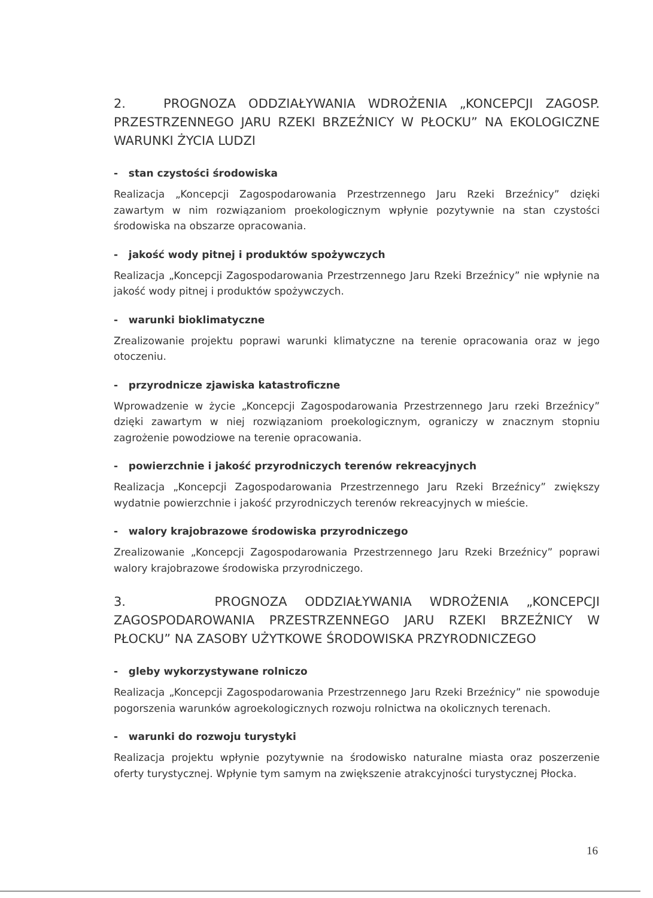2. PROGNOZA ODDZIAŁYWANIA WDROŻENIA „KONCEPCJI ZAGOSP. PRZESTRZENNEGO JARU RZEKI BRZEŹNICY W PŁOCKU” NA EKOLOGICZNE WARUNKI ŻYCIA LUDZI
- stan czystości środowiska
Realizacja „Koncepcji Zagospodarowania Przestrzennego Jaru Rzeki Brzeźnicy” dzięki zawartym w nim rozwiązaniom proekologicznym wpłynie pozytywnie na stan czystości środowiska na obszarze opracowania.
- jakość wody pitnej i produktów spożywczych
Realizacja „Koncepcji Zagospodarowania Przestrzennego Jaru Rzeki Brzeźnicy” nie wpłynie na jakość wody pitnej i produktów spożywczych.
- warunki bioklimatyczne
Zrealizowanie projektu poprawi warunki klimatyczne na terenie opracowania oraz w jego otoczeniu.
- przyrodnicze zjawiska katastroficzne
Wprowadzenie w życie „Koncepcji Zagospodarowania Przestrzennego Jaru rzeki Brzeźnicy” dzięki zawartym w niej rozwiązaniom proekologicznym, ograniczy w znacznym stopniu zagrożenie powodziowe na terenie opracowania.
- powierzchnie i jakość przyrodniczych terenów rekreacyjnych
Realizacja „Koncepcji Zagospodarowania Przestrzennego Jaru Rzeki Brzeźnicy” zwiększy wydatnie powierzchnie i jakość przyrodniczych terenów rekreacyjnych w mieście.
- walory krajobrazowe środowiska przyrodniczego
Zrealizowanie „Koncepcji Zagospodarowania Przestrzennego Jaru Rzeki Brzeźnicy” poprawi walory krajobrazowe środowiska przyrodniczego.
3. PROGNOZA ODDZIAŁYWANIA WDROŻENIA „KONCEPCJI ZAGOSPODAROWANIA PRZESTRZENNEGO JARU RZEKI BRZEŹNICY W PŁOCKU” NA ZASOBY UŻYTKOWE ŚRODOWISKA PRZYRODNICZEGO
- gleby wykorzystywane rolniczo
Realizacja „Koncepcji Zagospodarowania Przestrzennego Jaru Rzeki Brzeźnicy” nie spowoduje pogorszenia warunków agroekologicznych rozwoju rolnictwa na okolicznych terenach.
- warunki do rozwoju turystyki
Realizacja projektu wpłynie pozytywnie na środowisko naturalne miasta oraz poszerzenie oferty turystycznej. Wpłynie tym samym na zwiększenie atrakcyjności turystycznej Płocka.
16